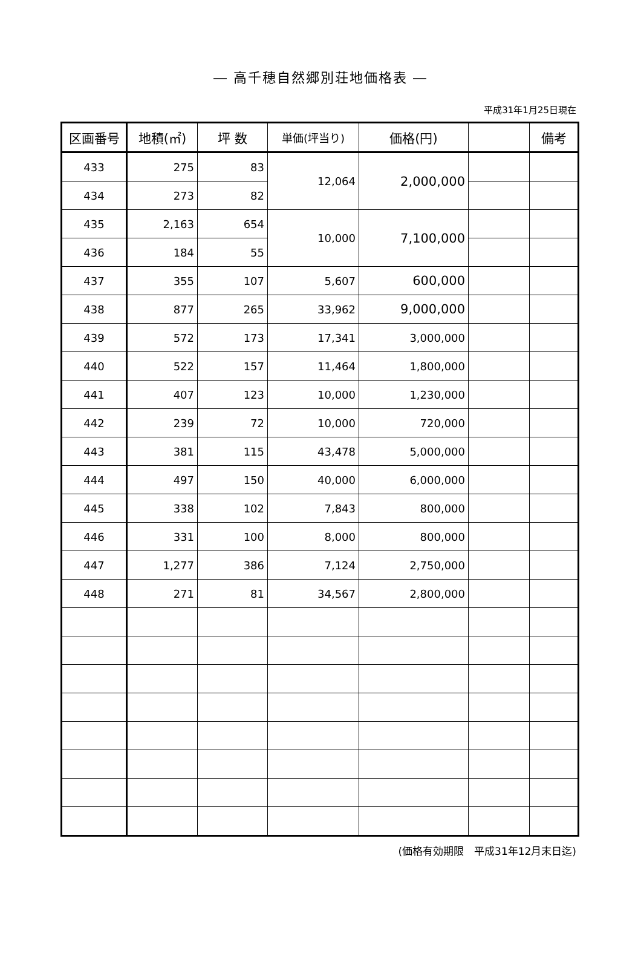― 高千穂自然郷別荘地価格表 ―
平成31年1月25日現在
| 区画番号 | 地積(㎡) | 坪 数 | 単価(坪当り) | 価格(円) | | 備考 |
| --- | --- | --- | --- | --- | --- | --- |
| 433 | 275 | 83 | 12,064 | 2,000,000 | | |
| 434 | 273 | 82 | | | | |
| 435 | 2,163 | 654 | 10,000 | 7,100,000 | | |
| 436 | 184 | 55 | | | | |
| 437 | 355 | 107 | 5,607 | 600,000 | | |
| 438 | 877 | 265 | 33,962 | 9,000,000 | | |
| 439 | 572 | 173 | 17,341 | 3,000,000 | | |
| 440 | 522 | 157 | 11,464 | 1,800,000 | | |
| 441 | 407 | 123 | 10,000 | 1,230,000 | | |
| 442 | 239 | 72 | 10,000 | 720,000 | | |
| 443 | 381 | 115 | 43,478 | 5,000,000 | | |
| 444 | 497 | 150 | 40,000 | 6,000,000 | | |
| 445 | 338 | 102 | 7,843 | 800,000 | | |
| 446 | 331 | 100 | 8,000 | 800,000 | | |
| 447 | 1,277 | 386 | 7,124 | 2,750,000 | | |
| 448 | 271 | 81 | 34,567 | 2,800,000 | | |
(価格有効期限　平成31年12月末日迄)